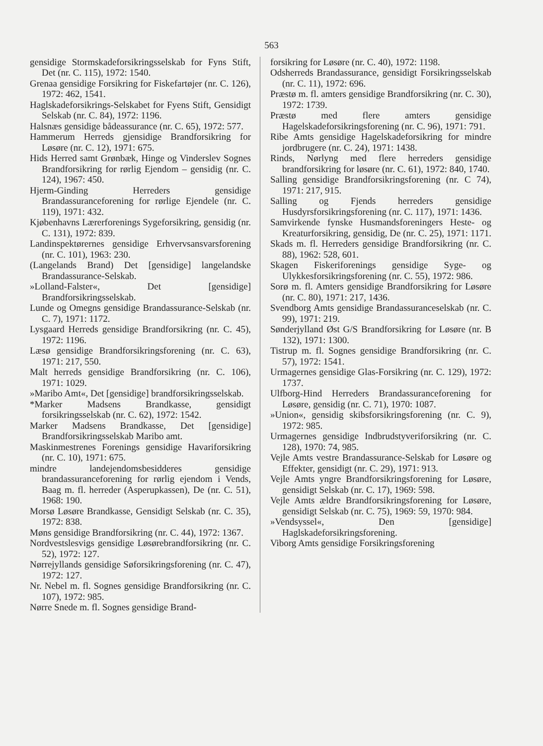563
gensidige Stormskadeforsikringsselskab for Fyns Stift, Det (nr. C. 115), 1972: 1540.
Grenaa gensidige Forsikring for Fiskefartøjer (nr. C. 126), 1972: 462, 1541.
Haglskadeforsikrings-Selskabet for Fyens Stift, Gensidigt Selskab (nr. C. 84), 1972: 1196.
Halsnæs gensidige bådeassurance (nr. C. 65), 1972: 577.
Hammerum Herreds gjensidige Brandforsikring for Løsøre (nr. C. 12), 1971: 675.
Hids Herred samt Grønbæk, Hinge og Vinderslev Sognes Brandforsikring for rørlig Ejendom – gensidig (nr. C. 124), 1967: 450.
Hjerm-Ginding Herreders gensidige Brandassuranceforening for rørlige Ejendele (nr. C. 119), 1971: 432.
Kjøbenhavns Lærerforenings Sygeforsikring, gensidig (nr. C. 131), 1972: 839.
Landinspektørernes gensidige Erhvervsansvarsforening (nr. C. 101), 1963: 230.
(Langelands Brand) Det [gensidige] langelandske Brandassurance-Selskab.
»Lolland-Falster«, Det [gensidige] Brandforsikringsselskab.
Lunde og Omegns gensidige Brandassurance-Selskab (nr. C. 7), 1971: 1172.
Lysgaard Herreds gensidige Brandforsikring (nr. C. 45), 1972: 1196.
Læsø gensidige Brandforsikringsforening (nr. C. 63), 1971: 217, 550.
Malt herreds gensidige Brandforsikring (nr. C. 106), 1971: 1029.
»Maribo Amt«, Det [gensidige] brandforsikringsselskab.
*Marker Madsens Brandkasse, gensidigt forsikringsselskab (nr. C. 62), 1972: 1542.
Marker Madsens Brandkasse, Det [gensidige] Brandforsikringsselskab Maribo amt.
Maskinmestrenes Forenings gensidige Havariforsikring (nr. C. 10), 1971: 675.
mindre landejendomsbesidderes gensidige brandassuranceforening for rørlig ejendom i Vends, Baag m. fl. herreder (Asperupkassen), De (nr. C. 51), 1968: 190.
Morsø Løsøre Brandkasse, Gensidigt Selskab (nr. C. 35), 1972: 838.
Møns gensidige Brandforsikring (nr. C. 44), 1972: 1367.
Nordvestslesvigs gensidige Løsørebrandforsikring (nr. C. 52), 1972: 127.
Nørrejyllands gensidige Søforsikringsforening (nr. C. 47), 1972: 127.
Nr. Nebel m. fl. Sognes gensidige Brandforsikring (nr. C. 107), 1972: 985.
Nørre Snede m. fl. Sognes gensidige Brand-
forsikring for Løsøre (nr. C. 40), 1972: 1198.
Odsherreds Brandassurance, gensidigt Forsikringsselskab (nr. C. 11), 1972: 696.
Præstø m. fl. amters gensidige Brandforsikring (nr. C. 30), 1972: 1739.
Præstø med flere amters gensidige Hagelskadeforsikringsforening (nr. C. 96), 1971: 791.
Ribe Amts gensidige Hagelskadeforsikring for mindre jordbrugere (nr. C. 24), 1971: 1438.
Rinds, Nørlyng med flere herreders gensidige brandforsikring for løsøre (nr. C. 61), 1972: 840, 1740.
Salling gensidige Brandforsikringsforening (nr. C 74), 1971: 217, 915.
Salling og Fjends herreders gensidige Husdyrsforsikringsforening (nr. C. 117), 1971: 1436.
Samvirkende fynske Husmandsforeningers Heste- og Kreaturforsikring, gensidig, De (nr. C. 25), 1971: 1171.
Skads m. fl. Herreders gensidige Brandforsikring (nr. C. 88), 1962: 528, 601.
Skagen Fiskeriforenings gensidige Syge- og Ulykkesforsikringsforening (nr. C. 55), 1972: 986.
Sorø m. fl. Amters gensidige Brandforsikring for Løsøre (nr. C. 80), 1971: 217, 1436.
Svendborg Amts gensidige Brandassuranceselskab (nr. C. 99), 1971: 219.
Sønderjylland Øst G/S Brandforsikring for Løsøre (nr. B 132), 1971: 1300.
Tistrup m. fl. Sognes gensidige Brandforsikring (nr. C. 57), 1972: 1541.
Urmagernes gensidige Glas-Forsikring (nr. C. 129), 1972: 1737.
Ulfborg-Hind Herreders Brandassuranceforening for Løsøre, gensidig (nr. C. 71), 1970: 1087.
»Union«, gensidig skibsforsikringsforening (nr. C. 9), 1972: 985.
Urmagernes gensidige Indbrudstyveriforsikring (nr. C. 128), 1970: 74, 985.
Vejle Amts vestre Brandassurance-Selskab for Løsøre og Effekter, gensidigt (nr. C. 29), 1971: 913.
Vejle Amts yngre Brandforsikringsforening for Løsøre, gensidigt Selskab (nr. C. 17), 1969: 598.
Vejle Amts ældre Brandforsikringsforening for Løsøre, gensidigt Selskab (nr. C. 75), 1969: 59, 1970: 984.
»Vendsyssel«, Den [gensidige] Haglskadeforsikringsforening.
Viborg Amts gensidige Forsikringsforening